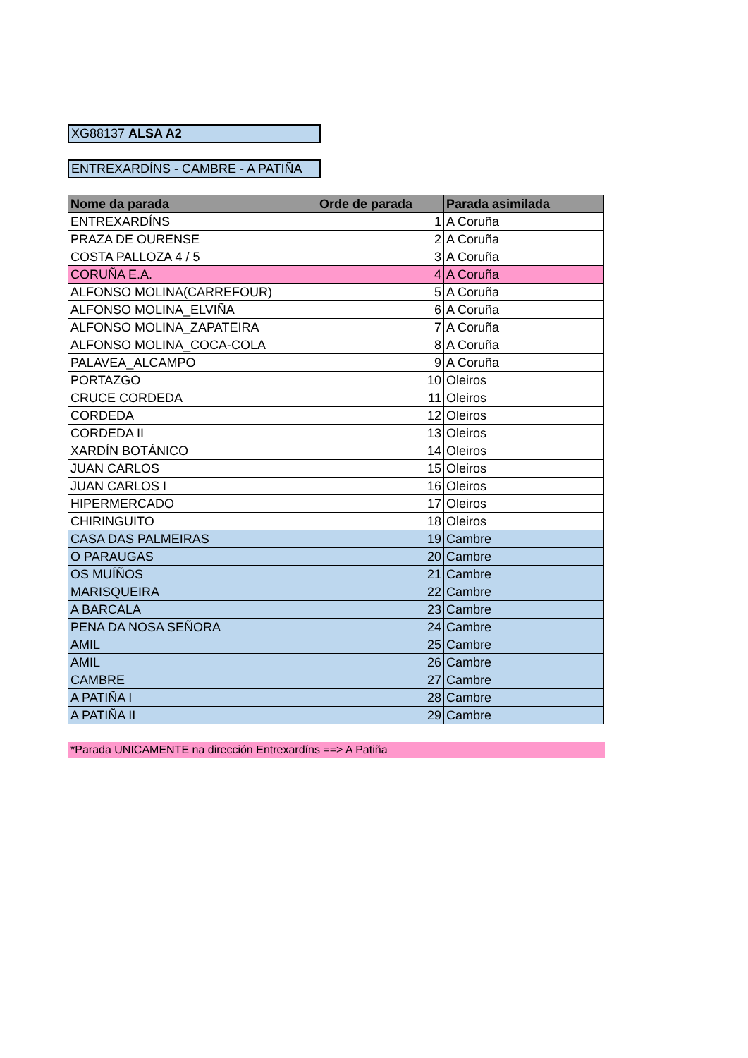XG88137 ALSA A2
ENTREXARDÍNS - CAMBRE - A PATIÑA
| Nome da parada | Orde de parada | Parada asimilada |
| --- | --- | --- |
| ENTREXARDÍNS | 1 | A Coruña |
| PRAZA DE OURENSE | 2 | A Coruña |
| COSTA PALLOZA 4 / 5 | 3 | A Coruña |
| CORUÑA E.A. | 4 | A Coruña |
| ALFONSO MOLINA(CARREFOUR) | 5 | A Coruña |
| ALFONSO MOLINA_ELVIÑA | 6 | A Coruña |
| ALFONSO MOLINA_ZAPATEIRA | 7 | A Coruña |
| ALFONSO MOLINA_COCA-COLA | 8 | A Coruña |
| PALAVEA_ALCAMPO | 9 | A Coruña |
| PORTAZGO | 10 | Oleiros |
| CRUCE CORDEDA | 11 | Oleiros |
| CORDEDA | 12 | Oleiros |
| CORDEDA II | 13 | Oleiros |
| XARDÍN BOTÁNICO | 14 | Oleiros |
| JUAN CARLOS | 15 | Oleiros |
| JUAN CARLOS I | 16 | Oleiros |
| HIPERMERCADO | 17 | Oleiros |
| CHIRINGUITO | 18 | Oleiros |
| CASA DAS PALMEIRAS | 19 | Cambre |
| O PARAUGAS | 20 | Cambre |
| OS MUÍÑOS | 21 | Cambre |
| MARISQUEIRA | 22 | Cambre |
| A BARCALA | 23 | Cambre |
| PENA DA NOSA SEÑORA | 24 | Cambre |
| AMIL | 25 | Cambre |
| AMIL | 26 | Cambre |
| CAMBRE | 27 | Cambre |
| A PATIÑA I | 28 | Cambre |
| A PATIÑA II | 29 | Cambre |
*Parada UNICAMENTE na dirección Entrexardíns ==> A Patiña